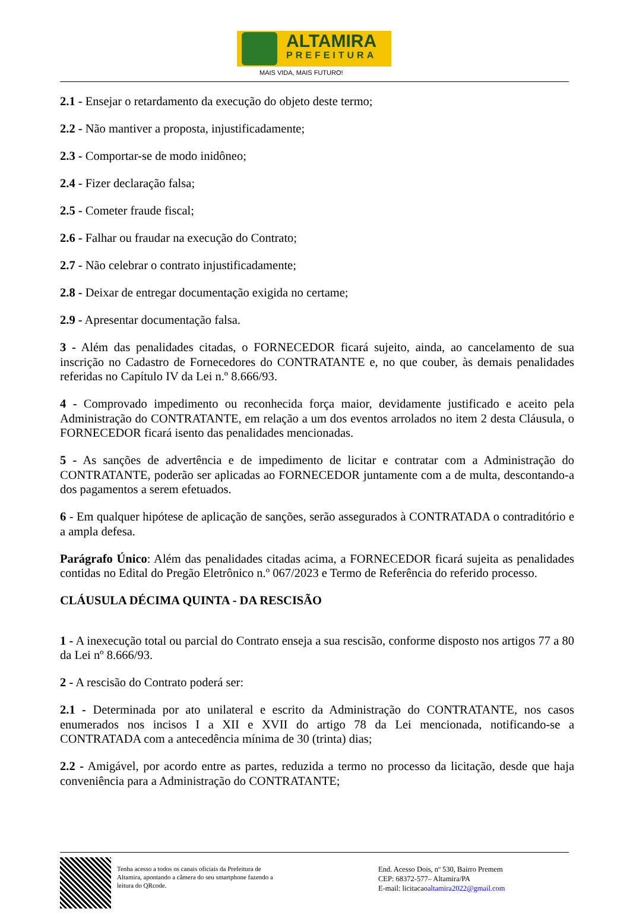ALTAMIRA
PREFEITURA
MAIS VIDA, MAIS FUTURO!
2.1 - Ensejar o retardamento da execução do objeto deste termo;
2.2 - Não mantiver a proposta, injustificadamente;
2.3 - Comportar-se de modo inidôneo;
2.4 - Fizer declaração falsa;
2.5 - Cometer fraude fiscal;
2.6 - Falhar ou fraudar na execução do Contrato;
2.7 - Não celebrar o contrato injustificadamente;
2.8 - Deixar de entregar documentação exigida no certame;
2.9 - Apresentar documentação falsa.
3 - Além das penalidades citadas, o FORNECEDOR ficará sujeito, ainda, ao cancelamento de sua inscrição no Cadastro de Fornecedores do CONTRATANTE e, no que couber, às demais penalidades referidas no Capítulo IV da Lei n.º 8.666/93.
4 - Comprovado impedimento ou reconhecida força maior, devidamente justificado e aceito pela Administração do CONTRATANTE, em relação a um dos eventos arrolados no item 2 desta Cláusula, o FORNECEDOR ficará isento das penalidades mencionadas.
5 - As sanções de advertência e de impedimento de licitar e contratar com a Administração do CONTRATANTE, poderão ser aplicadas ao FORNECEDOR juntamente com a de multa, descontando-a dos pagamentos a serem efetuados.
6 - Em qualquer hipótese de aplicação de sanções, serão assegurados à CONTRATADA o contraditório e a ampla defesa.
Parágrafo Único: Além das penalidades citadas acima, a FORNECEDOR ficará sujeita as penalidades contidas no Edital do Pregão Eletrônico n.º 067/2023 e Termo de Referência do referido processo.
CLÁUSULA DÉCIMA QUINTA - DA RESCISÃO
1 - A inexecução total ou parcial do Contrato enseja a sua rescisão, conforme disposto nos artigos 77 a 80 da Lei nº 8.666/93.
2 - A rescisão do Contrato poderá ser:
2.1 - Determinada por ato unilateral e escrito da Administração do CONTRATANTE, nos casos enumerados nos incisos I a XII e XVII do artigo 78 da Lei mencionada, notificando-se a CONTRATADA com a antecedência mínima de 30 (trinta) dias;
2.2 - Amigável, por acordo entre as partes, reduzida a termo no processo da licitação, desde que haja conveniência para a Administração do CONTRATANTE;
Tenha acesso a todos os canais oficiais da Prefeitura de Altamira, apontando a câmera do seu smartphone fazendo a leitura do QRcode.
End. Acesso Dois, nº 530, Bairro Premem
CEP: 68372-577– Altamira/PA
E-mail: licitacaoaltamira2022@gmail.com